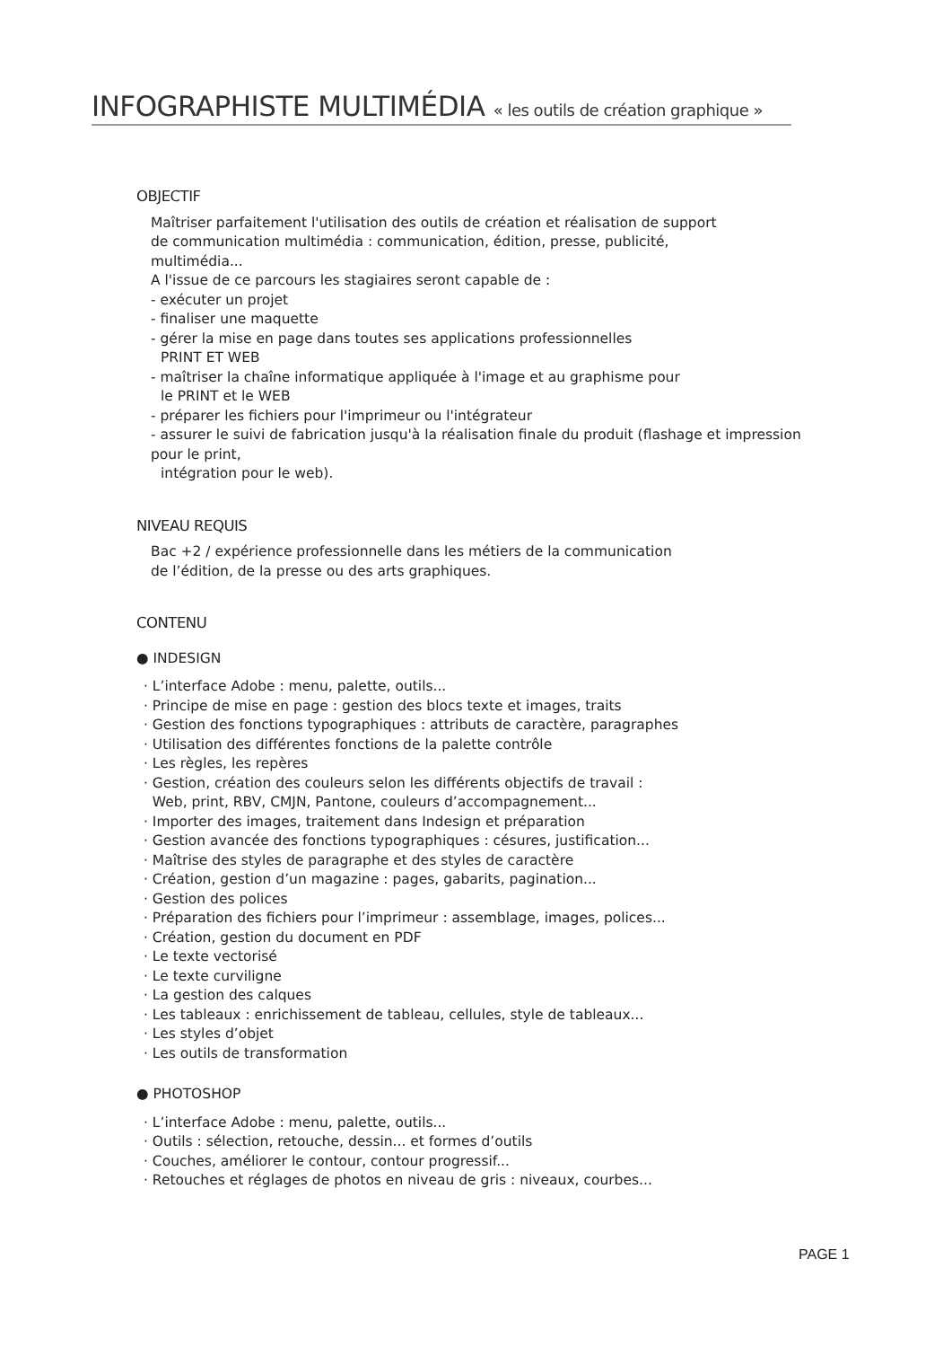INFOGRAPHISTE MULTIMÉDIA « les outils de création graphique »
OBJECTIF
Maîtriser parfaitement l'utilisation des outils de création et réalisation de support
de communication multimédia : communication, édition, presse, publicité,
multimédia...
A l'issue de ce parcours les stagiaires seront capable de :
- exécuter un projet
- finaliser une maquette
- gérer la mise en page dans toutes ses applications professionnelles
PRINT ET WEB
- maîtriser la chaîne informatique appliquée à l'image et au graphisme pour
le PRINT et le WEB
- préparer les fichiers pour l'imprimeur ou l'intégrateur
- assurer le suivi de fabrication jusqu'à la réalisation finale du produit (flashage et impression pour le print,
intégration pour le web).
NIVEAU REQUIS
Bac +2 / expérience professionnelle dans les métiers de la communication
de l’édition, de la presse ou des arts graphiques.
CONTENU
● INDESIGN
· L’interface Adobe : menu, palette, outils...
· Principe de mise en page : gestion des blocs texte et images, traits
· Gestion des fonctions typographiques : attributs de caractère, paragraphes
· Utilisation des différentes fonctions de la palette contrôle
· Les règles, les repères
· Gestion, création des couleurs selon les différents objectifs de travail :
Web, print, RBV, CMJN, Pantone, couleurs d’accompagnement...
· Importer des images, traitement dans Indesign et préparation
· Gestion avancée des fonctions typographiques : césures, justification...
· Maîtrise des styles de paragraphe et des styles de caractère
· Création, gestion d’un magazine : pages, gabarits, pagination...
· Gestion des polices
· Préparation des fichiers pour l’imprimeur : assemblage, images, polices...
· Création, gestion du document en PDF
· Le texte vectorisé
· Le texte curviligne
· La gestion des calques
· Les tableaux : enrichissement de tableau, cellules, style de tableaux...
· Les styles d’objet
· Les outils de transformation
● PHOTOSHOP
· L’interface Adobe : menu, palette, outils...
· Outils : sélection, retouche, dessin... et formes d’outils
· Couches, améliorer le contour, contour progressif...
· Retouches et réglages de photos en niveau de gris : niveaux, courbes...
PAGE 1